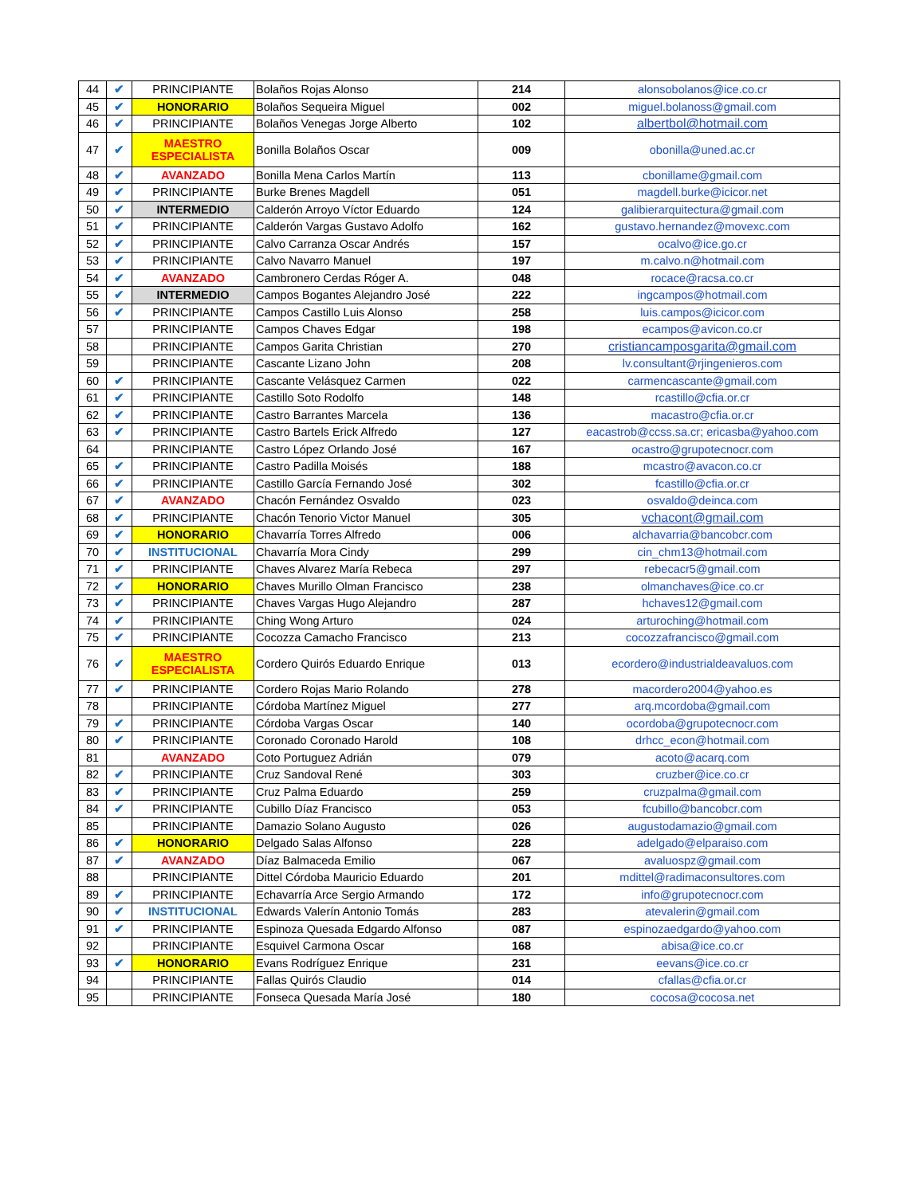| 44 | ✔ | PRINCIPIANTE | Bolaños Rojas Alonso | 214 | alonsobolanos@ice.co.cr |
| 45 | ✔ | HONORARIO | Bolaños Sequeira Miguel | 002 | miguel.bolanoss@gmail.com |
| 46 | ✔ | PRINCIPIANTE | Bolaños Venegas Jorge Alberto | 102 | albertbol@hotmail.com |
| 47 | ✔ | MAESTRO ESPECIALISTA | Bonilla Bolaños Oscar | 009 | obonilla@uned.ac.cr |
| 48 | ✔ | AVANZADO | Bonilla Mena Carlos Martín | 113 | cbonillame@gmail.com |
| 49 | ✔ | PRINCIPIANTE | Burke Brenes Magdell | 051 | magdell.burke@icicor.net |
| 50 | ✔ | INTERMEDIO | Calderón Arroyo Víctor Eduardo | 124 | galibierarquitectura@gmail.com |
| 51 | ✔ | PRINCIPIANTE | Calderón Vargas Gustavo Adolfo | 162 | gustavo.hernandez@movexc.com |
| 52 | ✔ | PRINCIPIANTE | Calvo Carranza Oscar Andrés | 157 | ocalvo@ice.go.cr |
| 53 | ✔ | PRINCIPIANTE | Calvo Navarro Manuel | 197 | m.calvo.n@hotmail.com |
| 54 | ✔ | AVANZADO | Cambronero Cerdas Róger A. | 048 | rocace@racsa.co.cr |
| 55 | ✔ | INTERMEDIO | Campos Bogantes Alejandro José | 222 | ingcampos@hotmail.com |
| 56 | ✔ | PRINCIPIANTE | Campos Castillo Luis Alonso | 258 | luis.campos@icicor.com |
| 57 | | PRINCIPIANTE | Campos Chaves Edgar | 198 | ecampos@avicon.co.cr |
| 58 | | PRINCIPIANTE | Campos Garita Christian | 270 | cristiancamposgarita@gmail.com |
| 59 | | PRINCIPIANTE | Cascante Lizano John | 208 | lv.consultant@rjingenieros.com |
| 60 | ✔ | PRINCIPIANTE | Cascante Velásquez Carmen | 022 | carmencascante@gmail.com |
| 61 | ✔ | PRINCIPIANTE | Castillo Soto Rodolfo | 148 | rcastillo@cfia.or.cr |
| 62 | ✔ | PRINCIPIANTE | Castro Barrantes Marcela | 136 | macastro@cfia.or.cr |
| 63 | ✔ | PRINCIPIANTE | Castro Bartels Erick Alfredo | 127 | eacastrob@ccss.sa.cr; ericasba@yahoo.com |
| 64 | | PRINCIPIANTE | Castro López Orlando José | 167 | ocastro@grupotecnocr.com |
| 65 | ✔ | PRINCIPIANTE | Castro Padilla Moisés | 188 | mcastro@avacon.co.cr |
| 66 | ✔ | PRINCIPIANTE | Castillo García Fernando José | 302 | fcastillo@cfia.or.cr |
| 67 | ✔ | AVANZADO | Chacón Fernández Osvaldo | 023 | osvaldo@deinca.com |
| 68 | ✔ | PRINCIPIANTE | Chacón Tenorio Victor Manuel | 305 | vchacont@gmail.com |
| 69 | ✔ | HONORARIO | Chavarría Torres Alfredo | 006 | alchavarria@bancobcr.com |
| 70 | ✔ | INSTITUCIONAL | Chavarría Mora Cindy | 299 | cin_chm13@hotmail.com |
| 71 | ✔ | PRINCIPIANTE | Chaves Alvarez María Rebeca | 297 | rebecacr5@gmail.com |
| 72 | ✔ | HONORARIO | Chaves Murillo Olman Francisco | 238 | olmanchaves@ice.co.cr |
| 73 | ✔ | PRINCIPIANTE | Chaves Vargas Hugo Alejandro | 287 | hchaves12@gmail.com |
| 74 | ✔ | PRINCIPIANTE | Ching Wong Arturo | 024 | arturoching@hotmail.com |
| 75 | ✔ | PRINCIPIANTE | Cocozza Camacho Francisco | 213 | cocozzafrancisco@gmail.com |
| 76 | ✔ | MAESTRO ESPECIALISTA | Cordero Quirós Eduardo Enrique | 013 | ecordero@industrialdeavaluos.com |
| 77 | ✔ | PRINCIPIANTE | Cordero Rojas Mario Rolando | 278 | macordero2004@yahoo.es |
| 78 | | PRINCIPIANTE | Córdoba Martínez Miguel | 277 | arq.mcordoba@gmail.com |
| 79 | ✔ | PRINCIPIANTE | Córdoba Vargas Oscar | 140 | ocordoba@grupotecnocr.com |
| 80 | ✔ | PRINCIPIANTE | Coronado Coronado Harold | 108 | drhcc_econ@hotmail.com |
| 81 | | AVANZADO | Coto Portuguez Adrián | 079 | acoto@acarq.com |
| 82 | ✔ | PRINCIPIANTE | Cruz Sandoval René | 303 | cruzber@ice.co.cr |
| 83 | ✔ | PRINCIPIANTE | Cruz Palma Eduardo | 259 | cruzpalma@gmail.com |
| 84 | ✔ | PRINCIPIANTE | Cubillo Díaz Francisco | 053 | fcubillo@bancobcr.com |
| 85 | | PRINCIPIANTE | Damazio Solano Augusto | 026 | augustodamazio@gmail.com |
| 86 | ✔ | HONORARIO | Delgado Salas Alfonso | 228 | adelgado@elparaiso.com |
| 87 | ✔ | AVANZADO | Díaz Balmaceda Emilio | 067 | avaluospz@gmail.com |
| 88 | | PRINCIPIANTE | Dittel Córdoba Mauricio Eduardo | 201 | mdittel@radimaconsultores.com |
| 89 | ✔ | PRINCIPIANTE | Echavarría Arce Sergio Armando | 172 | info@grupotecnocr.com |
| 90 | ✔ | INSTITUCIONAL | Edwards Valerín Antonio Tomás | 283 | atevalerin@gmail.com |
| 91 | ✔ | PRINCIPIANTE | Espinoza Quesada Edgardo Alfonso | 087 | espinozaedgardo@yahoo.com |
| 92 | | PRINCIPIANTE | Esquivel Carmona Oscar | 168 | abisa@ice.co.cr |
| 93 | ✔ | HONORARIO | Evans Rodríguez Enrique | 231 | eevans@ice.co.cr |
| 94 | | PRINCIPIANTE | Fallas Quirós Claudio | 014 | cfallas@cfia.or.cr |
| 95 | | PRINCIPIANTE | Fonseca Quesada María José | 180 | cocosa@cocosa.net |